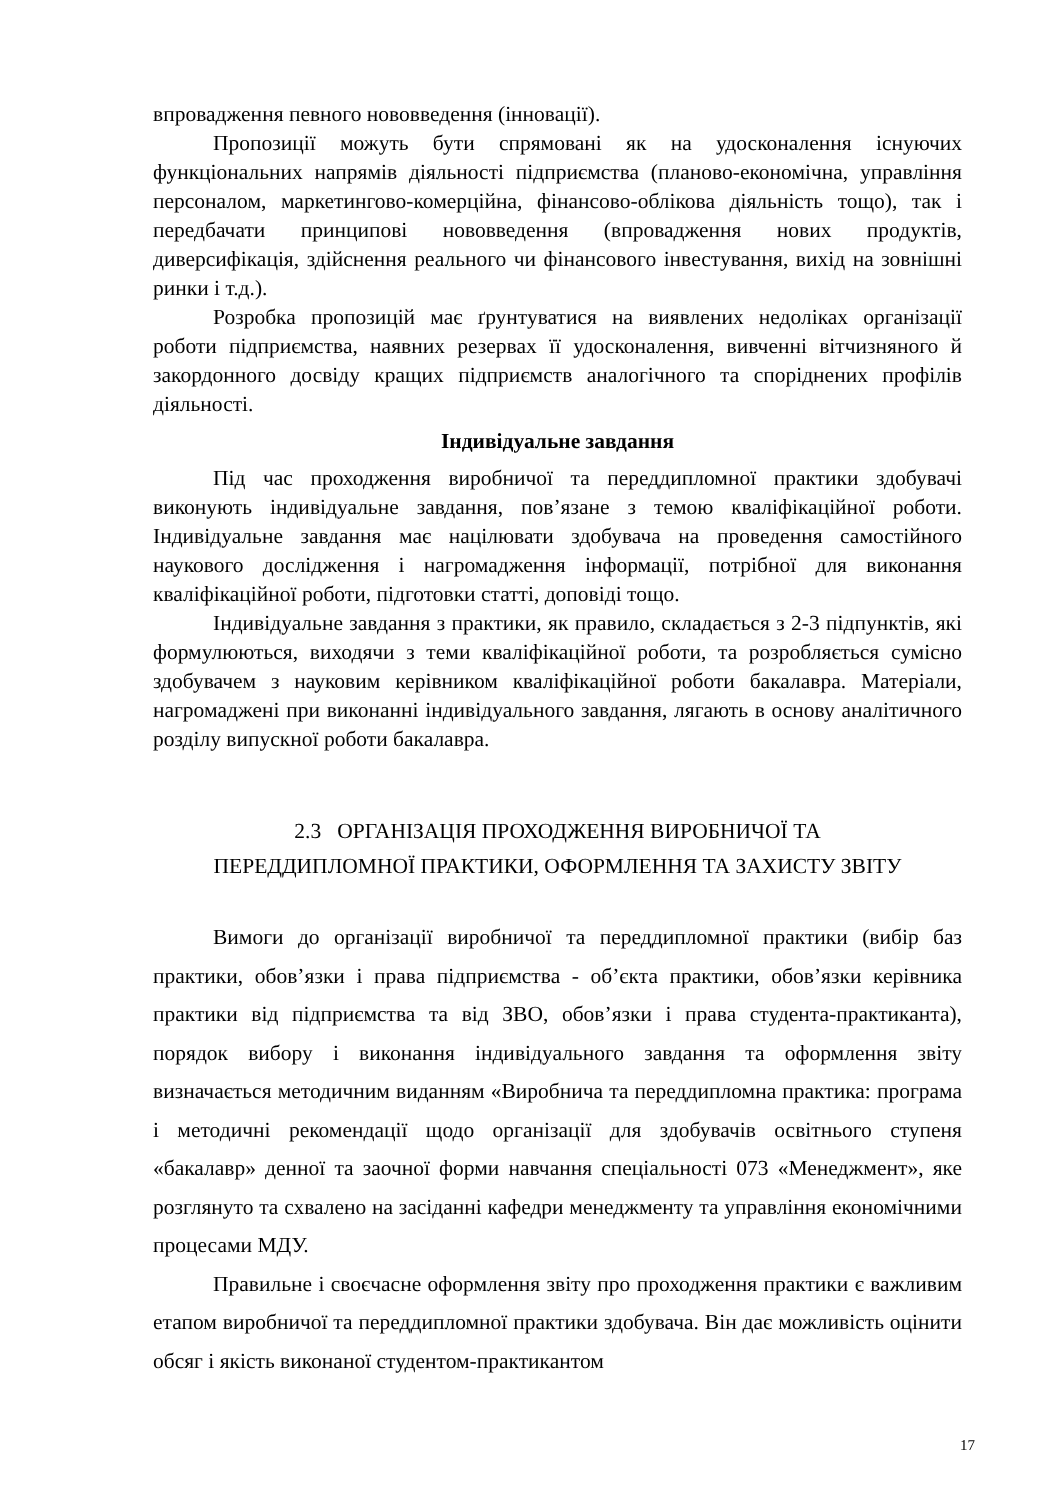впровадження певного нововведення (інновації).
Пропозиції можуть бути спрямовані як на удосконалення існуючих функціональних напрямів діяльності підприємства (планово-економічна, управління персоналом, маркетингово-комерційна, фінансово-облікова діяльність тощо), так і передбачати принципові нововведення (впровадження нових продуктів, диверсифікація, здійснення реального чи фінансового інвестування, вихід на зовнішні ринки і т.д.).
Розробка пропозицій має ґрунтуватися на виявлених недоліках організації роботи підприємства, наявних резервах її удосконалення, вивченні вітчизняного й закордонного досвіду кращих підприємств аналогічного та споріднених профілів діяльності.
Індивідуальне завдання
Під час проходження виробничої та переддипломної практики здобувачі виконують індивідуальне завдання, пов’язане з темою кваліфікаційної роботи. Індивідуальне завдання має націлювати здобувача на проведення самостійного наукового дослідження і нагромадження інформації, потрібної для виконання кваліфікаційної роботи, підготовки статті, доповіді тощо.
Індивідуальне завдання з практики, як правило, складається з 2-3 підпунктів, які формулюються, виходячи з теми кваліфікаційної роботи, та розробляється сумісно здобувачем з науковим керівником кваліфікаційної роботи бакалавра. Матеріали, нагромаджені при виконанні індивідуального завдання, лягають в основу аналітичного розділу випускної роботи бакалавра.
2.3 ОРГАНІЗАЦІЯ ПРОХОДЖЕННЯ ВИРОБНИЧОЇ ТА
ПЕРЕДДИПЛОМНОЇ ПРАКТИКИ, ОФОРМЛЕННЯ ТА ЗАХИСТУ ЗВІТУ
Вимоги до організації виробничої та переддипломної практики (вибір баз практики, обов’язки і права підприємства - об’єкта практики, обов’язки керівника практики від підприємства та від ЗВО, обов’язки і права студента-практиканта), порядок вибору і виконання індивідуального завдання та оформлення звіту визначається методичним виданням «Виробнича та переддипломна практика: програма і методичні рекомендації щодо організації для здобувачів освітнього ступеня «бакалавр» денної та заочної форми навчання спеціальності 073 «Менеджмент», яке розглянуто та схвалено на засіданні кафедри менеджменту та управління економічними процесами МДУ.
Правильне і своєчасне оформлення звіту про проходження практики є важливим етапом виробничої та переддипломної практики здобувача. Він дає можливість оцінити обсяг і якість виконаної студентом-практикантом
17